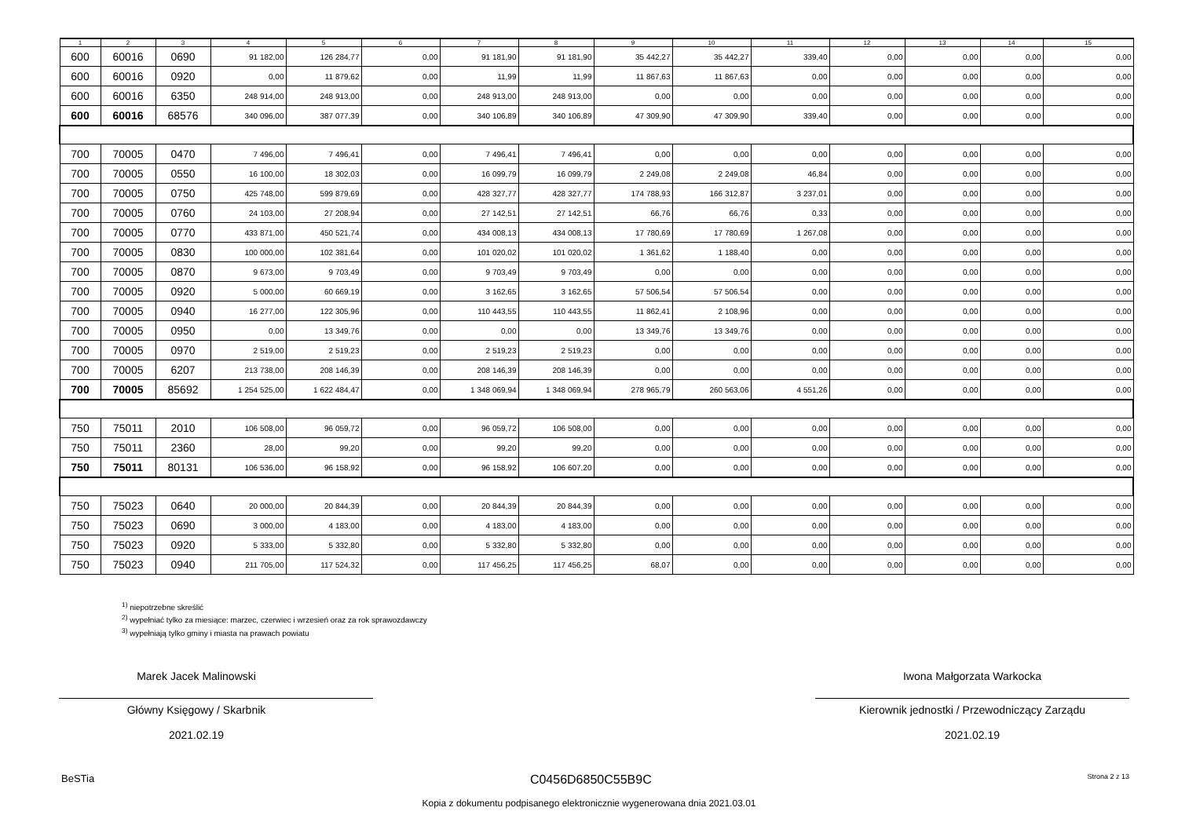| 1 | 2 | 3 | 4 | 5 | 6 | 7 | 8 | 9 | 10 | 11 | 12 | 13 | 14 | 15 |
| --- | --- | --- | --- | --- | --- | --- | --- | --- | --- | --- | --- | --- | --- | --- |
| 600 | 60016 | 0690 | 91 182,00 | 126 284,77 | 0,00 | 91 181,90 | 91 181,90 | 35 442,27 | 35 442,27 | 339,40 | 0,00 | 0,00 | 0,00 | 0,00 |
| 600 | 60016 | 0920 | 0,00 | 11 879,62 | 0,00 | 11,99 | 11,99 | 11 867,63 | 11 867,63 | 0,00 | 0,00 | 0,00 | 0,00 | 0,00 |
| 600 | 60016 | 6350 | 248 914,00 | 248 913,00 | 0,00 | 248 913,00 | 248 913,00 | 0,00 | 0,00 | 0,00 | 0,00 | 0,00 | 0,00 | 0,00 |
| 600 | 60016 | 68576 | 340 096,00 | 387 077,39 | 0,00 | 340 106,89 | 340 106,89 | 47 309,90 | 47 309,90 | 339,40 | 0,00 | 0,00 | 0,00 | 0,00 |
| 700 | 70005 | 0470 | 7 496,00 | 7 496,41 | 0,00 | 7 496,41 | 7 496,41 | 0,00 | 0,00 | 0,00 | 0,00 | 0,00 | 0,00 | 0,00 |
| 700 | 70005 | 0550 | 16 100,00 | 18 302,03 | 0,00 | 16 099,79 | 16 099,79 | 2 249,08 | 2 249,08 | 46,84 | 0,00 | 0,00 | 0,00 | 0,00 |
| 700 | 70005 | 0750 | 425 748,00 | 599 879,69 | 0,00 | 428 327,77 | 428 327,77 | 174 788,93 | 166 312,87 | 3 237,01 | 0,00 | 0,00 | 0,00 | 0,00 |
| 700 | 70005 | 0760 | 24 103,00 | 27 208,94 | 0,00 | 27 142,51 | 27 142,51 | 66,76 | 66,76 | 0,33 | 0,00 | 0,00 | 0,00 | 0,00 |
| 700 | 70005 | 0770 | 433 871,00 | 450 521,74 | 0,00 | 434 008,13 | 434 008,13 | 17 780,69 | 17 780,69 | 1 267,08 | 0,00 | 0,00 | 0,00 | 0,00 |
| 700 | 70005 | 0830 | 100 000,00 | 102 381,64 | 0,00 | 101 020,02 | 101 020,02 | 1 361,62 | 1 188,40 | 0,00 | 0,00 | 0,00 | 0,00 | 0,00 |
| 700 | 70005 | 0870 | 9 673,00 | 9 703,49 | 0,00 | 9 703,49 | 9 703,49 | 0,00 | 0,00 | 0,00 | 0,00 | 0,00 | 0,00 | 0,00 |
| 700 | 70005 | 0920 | 5 000,00 | 60 669,19 | 0,00 | 3 162,65 | 3 162,65 | 57 506,54 | 57 506,54 | 0,00 | 0,00 | 0,00 | 0,00 | 0,00 |
| 700 | 70005 | 0940 | 16 277,00 | 122 305,96 | 0,00 | 110 443,55 | 110 443,55 | 11 862,41 | 2 108,96 | 0,00 | 0,00 | 0,00 | 0,00 | 0,00 |
| 700 | 70005 | 0950 | 0,00 | 13 349,76 | 0,00 | 0,00 | 0,00 | 13 349,76 | 13 349,76 | 0,00 | 0,00 | 0,00 | 0,00 | 0,00 |
| 700 | 70005 | 0970 | 2 519,00 | 2 519,23 | 0,00 | 2 519,23 | 2 519,23 | 0,00 | 0,00 | 0,00 | 0,00 | 0,00 | 0,00 | 0,00 |
| 700 | 70005 | 6207 | 213 738,00 | 208 146,39 | 0,00 | 208 146,39 | 208 146,39 | 0,00 | 0,00 | 0,00 | 0,00 | 0,00 | 0,00 | 0,00 |
| 700 | 70005 | 85692 | 1 254 525,00 | 1 622 484,47 | 0,00 | 1 348 069,94 | 1 348 069,94 | 278 965,79 | 260 563,06 | 4 551,26 | 0,00 | 0,00 | 0,00 | 0,00 |
| 750 | 75011 | 2010 | 106 508,00 | 96 059,72 | 0,00 | 96 059,72 | 106 508,00 | 0,00 | 0,00 | 0,00 | 0,00 | 0,00 | 0,00 | 0,00 |
| 750 | 75011 | 2360 | 28,00 | 99,20 | 0,00 | 99,20 | 99,20 | 0,00 | 0,00 | 0,00 | 0,00 | 0,00 | 0,00 | 0,00 |
| 750 | 75011 | 80131 | 106 536,00 | 96 158,92 | 0,00 | 96 158,92 | 106 607,20 | 0,00 | 0,00 | 0,00 | 0,00 | 0,00 | 0,00 | 0,00 |
| 750 | 75023 | 0640 | 20 000,00 | 20 844,39 | 0,00 | 20 844,39 | 20 844,39 | 0,00 | 0,00 | 0,00 | 0,00 | 0,00 | 0,00 | 0,00 |
| 750 | 75023 | 0690 | 3 000,00 | 4 183,00 | 0,00 | 4 183,00 | 4 183,00 | 0,00 | 0,00 | 0,00 | 0,00 | 0,00 | 0,00 | 0,00 |
| 750 | 75023 | 0920 | 5 333,00 | 5 332,80 | 0,00 | 5 332,80 | 5 332,80 | 0,00 | 0,00 | 0,00 | 0,00 | 0,00 | 0,00 | 0,00 |
| 750 | 75023 | 0940 | 211 705,00 | 117 524,32 | 0,00 | 117 456,25 | 117 456,25 | 68,07 | 0,00 | 0,00 | 0,00 | 0,00 | 0,00 | 0,00 |
<sup>1)</sup> niepotrzebne skreślić
<sup>2)</sup> wypełniać tylko za miesiące: marzec, czerwiec i wrzesień oraz za rok sprawozdawczy
<sup>3)</sup> wypełniają tylko gminy i miasta na prawach powiatu
Marek Jacek Malinowski
Główny Księgowy / Skarbnik
2021.02.19
Iwona Małgorzata Warkocka
Kierownik jednostki / Przewodniczący Zarządu
2021.02.19
BeSTia C0456D6850C55B9C Strona 2 z 13
Kopia z dokumentu podpisanego elektronicznie wygenerowana dnia 2021.03.01